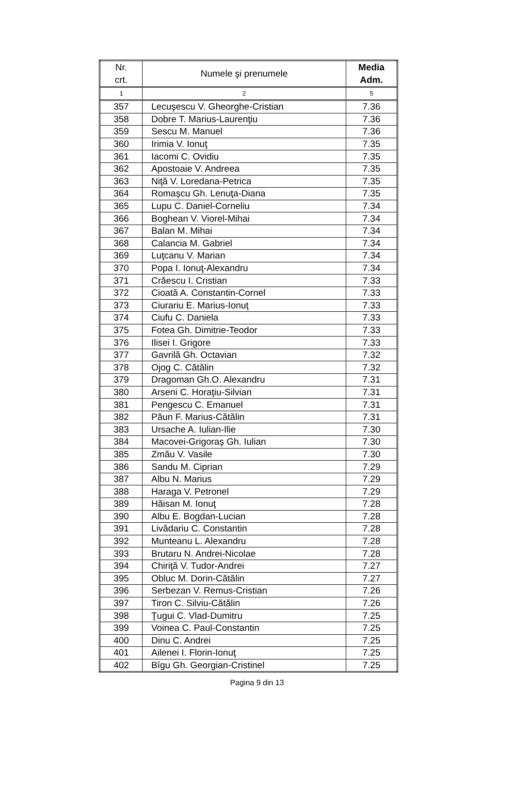| Nr. crt. | Numele şi prenumele | Media Adm. |
| --- | --- | --- |
| 1 | 2 | 5 |
| 357 | Lecuşescu V. Gheorghe-Cristian | 7.36 |
| 358 | Dobre T. Marius-Laurenţiu | 7.36 |
| 359 | Sescu M. Manuel | 7.36 |
| 360 | Irimia V. Ionuţ | 7.35 |
| 361 | Iacomi C. Ovidiu | 7.35 |
| 362 | Apostoaie V. Andreea | 7.35 |
| 363 | Niţă V. Loredana-Petrica | 7.35 |
| 364 | Romaşcu Gh. Lenuţa-Diana | 7.35 |
| 365 | Lupu C. Daniel-Corneliu | 7.34 |
| 366 | Boghean V. Viorel-Mihai | 7.34 |
| 367 | Balan M. Mihai | 7.34 |
| 368 | Calancia M. Gabriel | 7.34 |
| 369 | Luţcanu V. Marian | 7.34 |
| 370 | Popa I. Ionuţ-Alexandru | 7.34 |
| 371 | Crăescu I. Cristian | 7.33 |
| 372 | Cioată A. Constantin-Cornel | 7.33 |
| 373 | Ciurariu E. Marius-Ionuţ | 7.33 |
| 374 | Ciufu C. Daniela | 7.33 |
| 375 | Fotea Gh. Dimitrie-Teodor | 7.33 |
| 376 | Ilisei I. Grigore | 7.33 |
| 377 | Gavrilă Gh. Octavian | 7.32 |
| 378 | Ojog C. Cătălin | 7.32 |
| 379 | Dragoman Gh.O. Alexandru | 7.31 |
| 380 | Arseni C. Horaţiu-Silvian | 7.31 |
| 381 | Pengescu C. Emanuel | 7.31 |
| 382 | Păun F. Marius-Cătălin | 7.31 |
| 383 | Ursache A. Iulian-Ilie | 7.30 |
| 384 | Macovei-Grigoraş Gh. Iulian | 7.30 |
| 385 | Zmău V. Vasile | 7.30 |
| 386 | Sandu M. Ciprian | 7.29 |
| 387 | Albu N. Marius | 7.29 |
| 388 | Haraga V. Petronel | 7.29 |
| 389 | Hăisan M. Ionuţ | 7.28 |
| 390 | Albu E. Bogdan-Lucian | 7.28 |
| 391 | Livădariu C. Constantin | 7.28 |
| 392 | Munteanu L. Alexandru | 7.28 |
| 393 | Brutaru N. Andrei-Nicolae | 7.28 |
| 394 | Chiriţă V. Tudor-Andrei | 7.27 |
| 395 | Obluc M. Dorin-Cătălin | 7.27 |
| 396 | Serbezan V. Remus-Cristian | 7.26 |
| 397 | Tiron C. Silviu-Cătălin | 7.26 |
| 398 | Ţugui C. Vlad-Dumitru | 7.25 |
| 399 | Voinea C. Paul-Constantin | 7.25 |
| 400 | Dinu C. Andrei | 7.25 |
| 401 | Ailenei I. Florin-Ionuţ | 7.25 |
| 402 | Bîgu Gh. Georgian-Cristinel | 7.25 |
Pagina 9 din 13